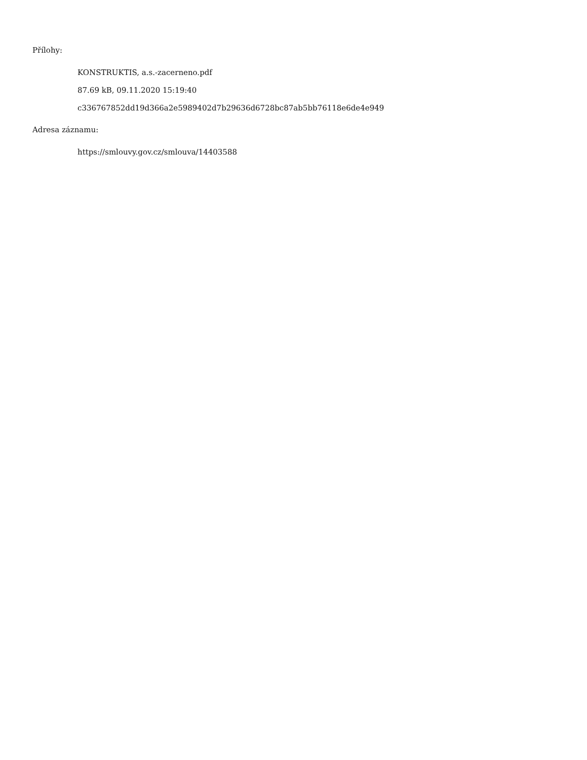Přílohy:
KONSTRUKTIS, a.s.-zacerneno.pdf
87.69 kB, 09.11.2020 15:19:40
c336767852dd19d366a2e5989402d7b29636d6728bc87ab5bb76118e6de4e949
Adresa záznamu:
https://smlouvy.gov.cz/smlouva/14403588